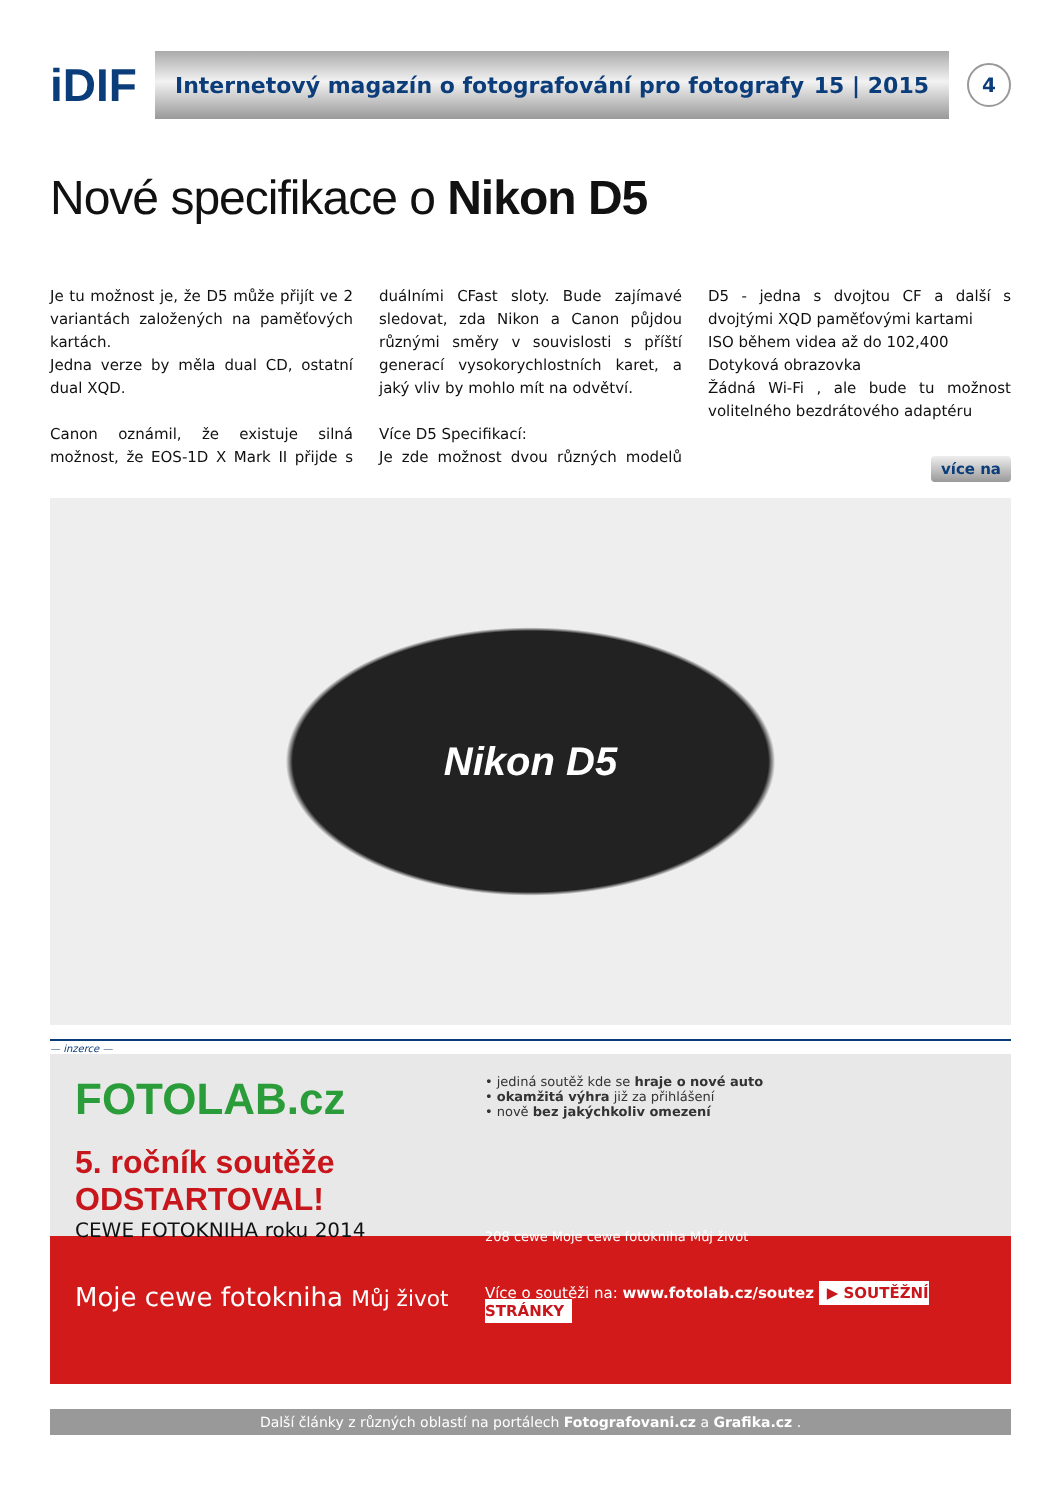iDIF
Internetový magazín o fotografování pro fotografy 15 | 2015
4
Nové specifikace o Nikon D5
Je tu možnost je, že D5 může přijít ve 2 variantách založených na paměťových kartách.
Jedna verze by měla dual CD, ostatní dual XQD.
Canon oznámil, že existuje silná možnost, že EOS-1D X Mark II přijde s duálními CFast sloty. Bude zajímavé sledovat, zda Nikon a Canon půjdou různými směry v souvislosti s příští generací vysokorychlostních karet, a jaký vliv by mohlo mít na odvětví.
Více D5 Specifikací:
Je zde možnost dvou různých modelů D5 - jedna s dvojtou CF a další s dvojtými XQD paměťovými kartami
ISO během videa až do 102,400
Dotyková obrazovka
Žádná Wi-Fi , ale bude tu možnost volitelného bezdrátového adaptéru
více na
Nikon D5
— inzerce —
FOTOLAB.cz
5. ročník soutěže ODSTARTOVAL!
CEWE FOTOKNIHA roku 2014
Moje cewe fotokniha Můj život
• jediná soutěž kde se hraje o nové auto
• okamžitá výhra již za přihlášení
• nově bez jakýchkoliv omezení
208 cewe Moje cewe fotokniha Můj život
Více o soutěži na: www.fotolab.cz/soutez ▶ SOUTĚŽNÍ STRÁNKY
Další články z různých oblastí na portálech Fotografovani.cz a Grafika.cz .